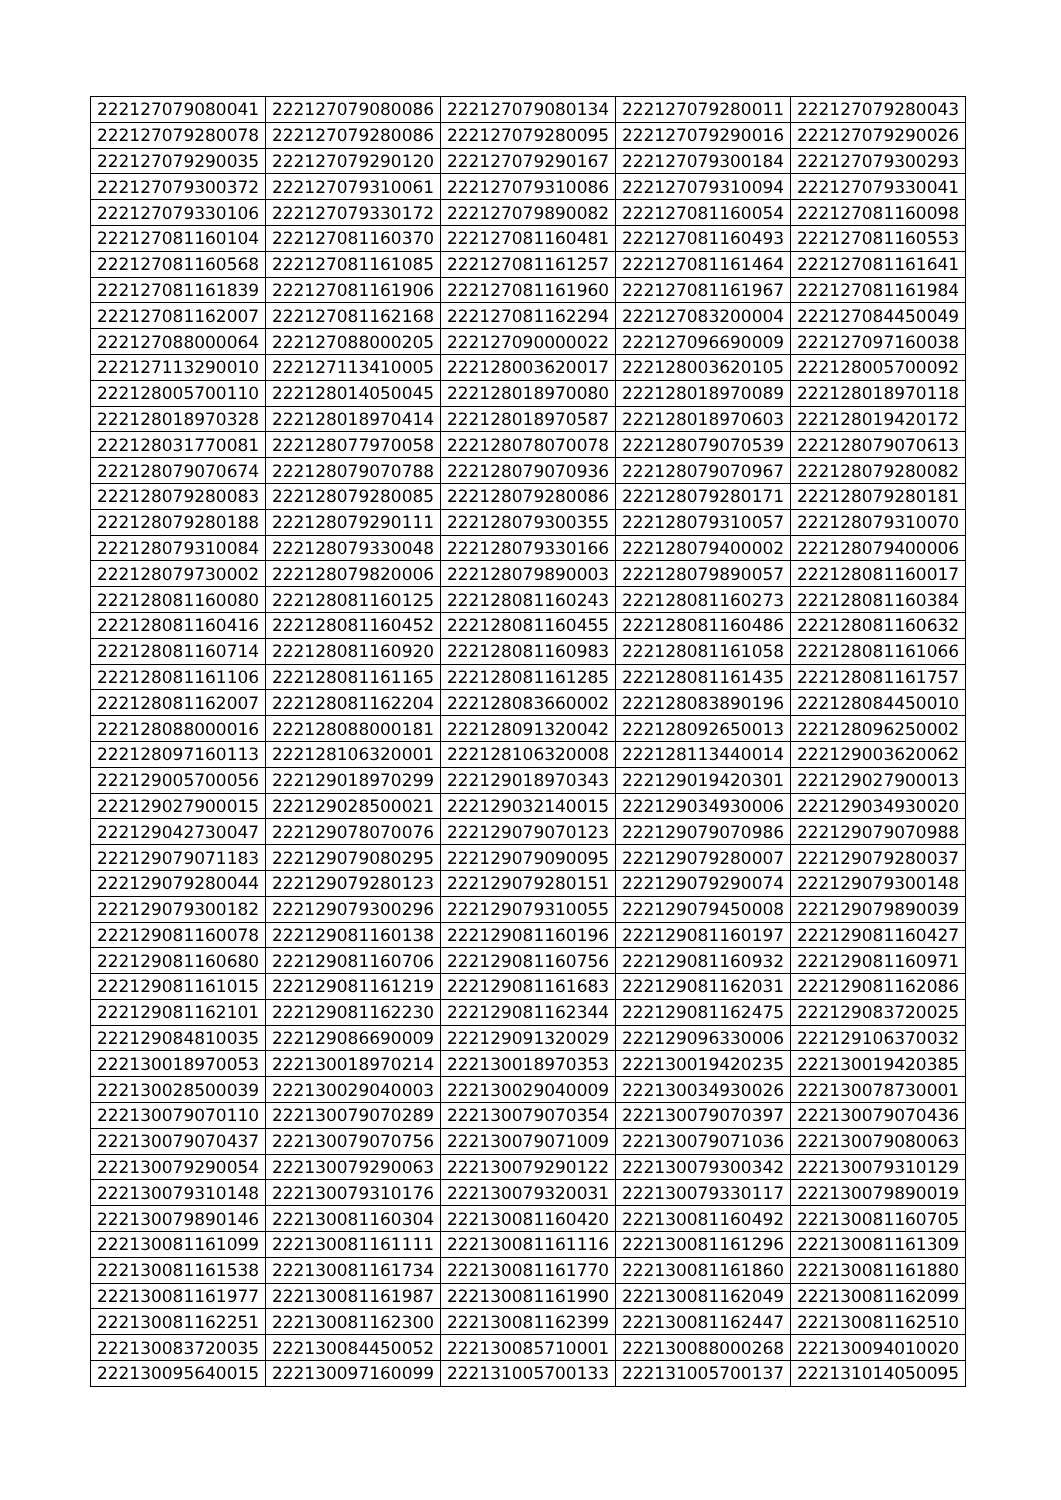| 222127079080041 | 222127079080086 | 222127079080134 | 222127079280011 | 222127079280043 |
| 222127079280078 | 222127079280086 | 222127079280095 | 222127079290016 | 222127079290026 |
| 222127079290035 | 222127079290120 | 222127079290167 | 222127079300184 | 222127079300293 |
| 222127079300372 | 222127079310061 | 222127079310086 | 222127079310094 | 222127079330041 |
| 222127079330106 | 222127079330172 | 222127079890082 | 222127081160054 | 222127081160098 |
| 222127081160104 | 222127081160370 | 222127081160481 | 222127081160493 | 222127081160553 |
| 222127081160568 | 222127081161085 | 222127081161257 | 222127081161464 | 222127081161641 |
| 222127081161839 | 222127081161906 | 222127081161960 | 222127081161967 | 222127081161984 |
| 222127081162007 | 222127081162168 | 222127081162294 | 222127083200004 | 222127084450049 |
| 222127088000064 | 222127088000205 | 222127090000022 | 222127096690009 | 222127097160038 |
| 222127113290010 | 222127113410005 | 222128003620017 | 222128003620105 | 222128005700092 |
| 222128005700110 | 222128014050045 | 222128018970080 | 222128018970089 | 222128018970118 |
| 222128018970328 | 222128018970414 | 222128018970587 | 222128018970603 | 222128019420172 |
| 222128031770081 | 222128077970058 | 222128078070078 | 222128079070539 | 222128079070613 |
| 222128079070674 | 222128079070788 | 222128079070936 | 222128079070967 | 222128079280082 |
| 222128079280083 | 222128079280085 | 222128079280086 | 222128079280171 | 222128079280181 |
| 222128079280188 | 222128079290111 | 222128079300355 | 222128079310057 | 222128079310070 |
| 222128079310084 | 222128079330048 | 222128079330166 | 222128079400002 | 222128079400006 |
| 222128079730002 | 222128079820006 | 222128079890003 | 222128079890057 | 222128081160017 |
| 222128081160080 | 222128081160125 | 222128081160243 | 222128081160273 | 222128081160384 |
| 222128081160416 | 222128081160452 | 222128081160455 | 222128081160486 | 222128081160632 |
| 222128081160714 | 222128081160920 | 222128081160983 | 222128081161058 | 222128081161066 |
| 222128081161106 | 222128081161165 | 222128081161285 | 222128081161435 | 222128081161757 |
| 222128081162007 | 222128081162204 | 222128083660002 | 222128083890196 | 222128084450010 |
| 222128088000016 | 222128088000181 | 222128091320042 | 222128092650013 | 222128096250002 |
| 222128097160113 | 222128106320001 | 222128106320008 | 222128113440014 | 222129003620062 |
| 222129005700056 | 222129018970299 | 222129018970343 | 222129019420301 | 222129027900013 |
| 222129027900015 | 222129028500021 | 222129032140015 | 222129034930006 | 222129034930020 |
| 222129042730047 | 222129078070076 | 222129079070123 | 222129079070986 | 222129079070988 |
| 222129079071183 | 222129079080295 | 222129079090095 | 222129079280007 | 222129079280037 |
| 222129079280044 | 222129079280123 | 222129079280151 | 222129079290074 | 222129079300148 |
| 222129079300182 | 222129079300296 | 222129079310055 | 222129079450008 | 222129079890039 |
| 222129081160078 | 222129081160138 | 222129081160196 | 222129081160197 | 222129081160427 |
| 222129081160680 | 222129081160706 | 222129081160756 | 222129081160932 | 222129081160971 |
| 222129081161015 | 222129081161219 | 222129081161683 | 222129081162031 | 222129081162086 |
| 222129081162101 | 222129081162230 | 222129081162344 | 222129081162475 | 222129083720025 |
| 222129084810035 | 222129086690009 | 222129091320029 | 222129096330006 | 222129106370032 |
| 222130018970053 | 222130018970214 | 222130018970353 | 222130019420235 | 222130019420385 |
| 222130028500039 | 222130029040003 | 222130029040009 | 222130034930026 | 222130078730001 |
| 222130079070110 | 222130079070289 | 222130079070354 | 222130079070397 | 222130079070436 |
| 222130079070437 | 222130079070756 | 222130079071009 | 222130079071036 | 222130079080063 |
| 222130079290054 | 222130079290063 | 222130079290122 | 222130079300342 | 222130079310129 |
| 222130079310148 | 222130079310176 | 222130079320031 | 222130079330117 | 222130079890019 |
| 222130079890146 | 222130081160304 | 222130081160420 | 222130081160492 | 222130081160705 |
| 222130081161099 | 222130081161111 | 222130081161116 | 222130081161296 | 222130081161309 |
| 222130081161538 | 222130081161734 | 222130081161770 | 222130081161860 | 222130081161880 |
| 222130081161977 | 222130081161987 | 222130081161990 | 222130081162049 | 222130081162099 |
| 222130081162251 | 222130081162300 | 222130081162399 | 222130081162447 | 222130081162510 |
| 222130083720035 | 222130084450052 | 222130085710001 | 222130088000268 | 222130094010020 |
| 222130095640015 | 222130097160099 | 222131005700133 | 222131005700137 | 222131014050095 |